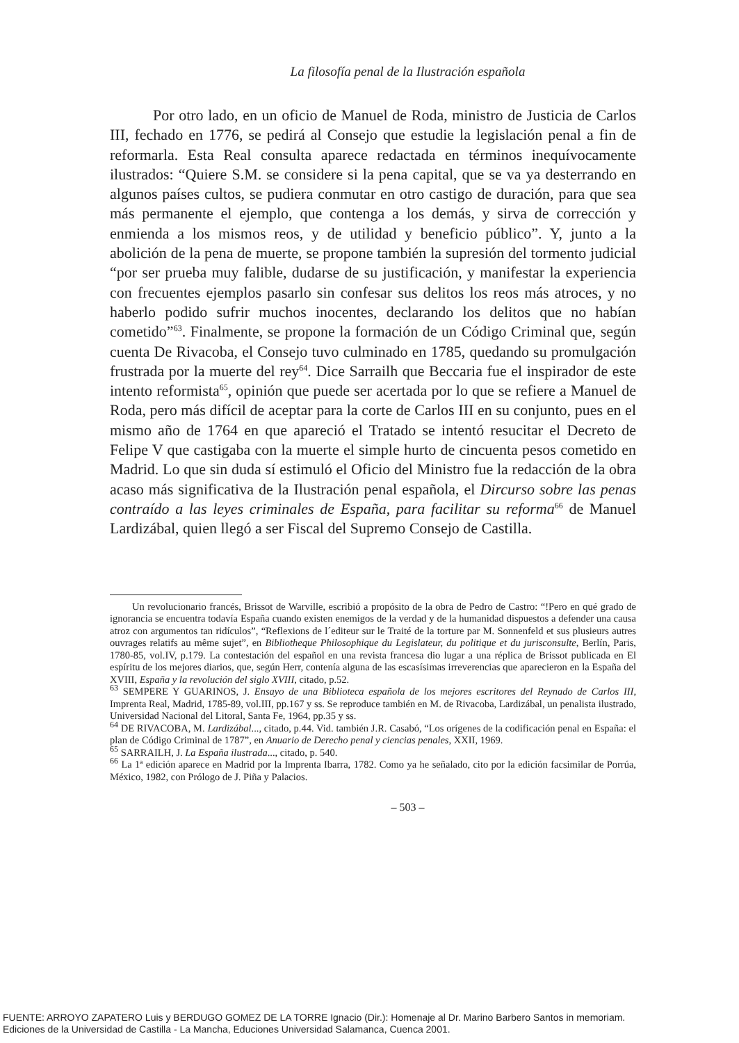La filosofía penal de la Ilustración española
Por otro lado, en un oficio de Manuel de Roda, ministro de Justicia de Carlos III, fechado en 1776, se pedirá al Consejo que estudie la legislación penal a fin de reformarla. Esta Real consulta aparece redactada en términos inequívocamente ilustrados: “Quiere S.M. se considere si la pena capital, que se va ya desterrando en algunos países cultos, se pudiera conmutar en otro castigo de duración, para que sea más permanente el ejemplo, que contenga a los demás, y sirva de corrección y enmienda a los mismos reos, y de utilidad y beneficio público”. Y, junto a la abolición de la pena de muerte, se propone también la supresión del tormento judicial “por ser prueba muy falible, dudarse de su justificación, y manifestar la experiencia con frecuentes ejemplos pasarlo sin confesar sus delitos los reos más atroces, y no haberlo podido sufrir muchos inocentes, declarando los delitos que no habían cometido”<sup>63</sup>. Finalmente, se propone la formación de un Código Criminal que, según cuenta De Rivacoba, el Consejo tuvo culminado en 1785, quedando su promulgación frustrada por la muerte del rey<sup>64</sup>. Dice Sarrailh que Beccaria fue el inspirador de este intento reformista<sup>65</sup>, opinión que puede ser acertada por lo que se refiere a Manuel de Roda, pero más difícil de aceptar para la corte de Carlos III en su conjunto, pues en el mismo año de 1764 en que apareció el Tratado se intentó resucitar el Decreto de Felipe V que castigaba con la muerte el simple hurto de cincuenta pesos cometido en Madrid. Lo que sin duda sí estimuló el Oficio del Ministro fue la redacción de la obra acaso más significativa de la Ilustración penal española, el Dircurso sobre las penas contraído a las leyes criminales de España, para facilitar su reforma<sup>66</sup> de Manuel Lardizábal, quien llegó a ser Fiscal del Supremo Consejo de Castilla.
Un revolucionario francés, Brissot de Warville, escribió a propósito de la obra de Pedro de Castro: “!Pero en qué grado de ignorancia se encuentra todavía España cuando existen enemigos de la verdad y de la humanidad dispuestos a defender una causa atroz con argumentos tan ridículos”, “Reflexions de l´editeur sur le Traité de la torture par M. Sonnenfeld et sus plusieurs autres ouvrages relatifs au même sujet”, en Bibliotheque Philosophique du Legislateur, du politique et du jurisconsulte, Berlín, Paris, 1780-85, vol.IV, p.179. La contestación del español en una revista francesa dio lugar a una réplica de Brissot publicada en El espíritu de los mejores diarios, que, según Herr, contenía alguna de las escasísimas irreverencias que aparecieron en la España del XVIII, España y la revolución del siglo XVIII, citado, p.52.
<sup>63</sup> SEMPERE Y GUARINOS, J. Ensayo de una Biblioteca española de los mejores escritores del Reynado de Carlos III, Imprenta Real, Madrid, 1785-89, vol.III, pp.167 y ss. Se reproduce también en M. de Rivacoba, Lardizábal, un penalista ilustrado, Universidad Nacional del Litoral, Santa Fe, 1964, pp.35 y ss.
<sup>64</sup> DE RIVACOBA, M. Lardizábal..., citado, p.44. Vid. también J.R. Casabó, “Los orígenes de la codificación penal en España: el plan de Código Criminal de 1787”, en Anuario de Derecho penal y ciencias penales, XXII, 1969.
<sup>65</sup> SARRAILH, J. La España ilustrada..., citado, p. 540.
<sup>66</sup> La 1ª edición aparece en Madrid por la Imprenta Ibarra, 1782. Como ya he señalado, cito por la edición facsimilar de Porrúa, México, 1982, con Prólogo de J. Piña y Palacios.
– 503 –
FUENTE: ARROYO ZAPATERO Luis y BERDUGO GOMEZ DE LA TORRE Ignacio (Dir.): Homenaje al Dr. Marino Barbero Santos in memoriam.
Ediciones de la Universidad de Castilla - La Mancha, Educiones Universidad Salamanca, Cuenca 2001.